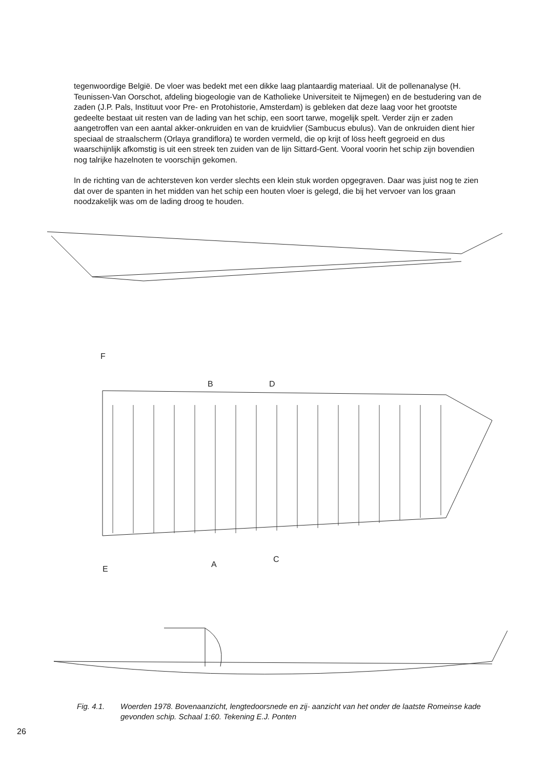tegenwoordige België. De vloer was bedekt met een dikke laag plantaardig materiaal. Uit de pollenanalyse (H. Teunissen-Van Oorschot, afdeling biogeologie van de Katholieke Universiteit te Nijmegen) en de bestudering van de zaden (J.P. Pals, Instituut voor Pre- en Protohistorie, Amsterdam) is gebleken dat deze laag voor het grootste gedeelte bestaat uit resten van de lading van het schip, een soort tarwe, mogelijk spelt. Verder zijn er zaden aangetroffen van een aantal akker-onkruiden en van de kruidvlier (Sambucus ebulus). Van de onkruiden dient hier speciaal de straalscherm (Orlaya grandiflora) te worden vermeld, die op krijt of löss heeft gegroeid en dus waarschijnlijk afkomstig is uit een streek ten zuiden van de lijn Sittard-Gent. Vooral voorin het schip zijn bovendien nog talrijke hazelnoten te voorschijn gekomen.
In de richting van de achtersteven kon verder slechts een klein stuk worden opgegraven. Daar was juist nog te zien dat over de spanten in het midden van het schip een houten vloer is gelegd, die bij het vervoer van los graan noodzakelijk was om de lading droog te houden.
F
B
D
E
A
C
Fig. 4.1. Woerden 1978. Bovenaanzicht, lengtedoorsnede en zij- aanzicht van het onder de laatste Romeinse kade gevonden schip. Schaal 1:60. Tekening E.J. Ponten
26